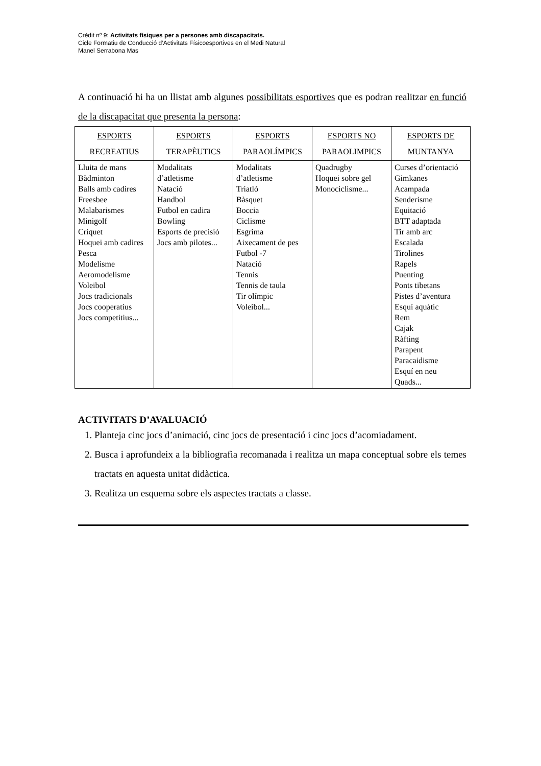Crèdit nº 9: Activitats físiques per a persones amb discapacitats.
Cicle Formatiu de Conducció d’Activitats Físicoesportives en el Medi Natural
Manel Serrabona Mas
A continuació hi ha un llistat amb algunes possibilitats esportives que es podran realitzar en funció de la discapacitat que presenta la persona:
| ESPORTS RECREATIUS | ESPORTS TERAPÈUTICS | ESPORTS PARAOLÍMPICS | ESPORTS NO PARAOLIMPICS | ESPORTS DE MUNTANYA |
| --- | --- | --- | --- | --- |
| Lluita de mans Bàdminton Balls amb cadires Freesbee Malabarismes Minigolf Criquet Hoquei amb cadires Pesca Modelisme Aeromodelisme Voleibol Jocs tradicionals Jocs cooperatius Jocs competitius... | Modalitats d’atletisme Natació Handbol Futbol en cadira Bowling Esports de precisió Jocs amb pilotes... | Modalitats d’atletisme Triatló Bàsquet Boccia Ciclisme Esgrima Aixecament de pes Futbol -7 Natació Tennis Tennis de taula Tir olímpic Voleibol... | Quadrugby Hoquei sobre gel Monociclisme... | Curses d’orientació Gimkanes Acampada Senderisme Equitació BTT adaptada Tir amb arc Escalada Tirolines Rapels Puenting Ponts tibetans Pistes d’aventura Esquí aquàtic Rem Cajak Ràfting Parapent Paracaidisme Esquí en neu Quads... |
ACTIVITATS D’AVALUACIÓ
1. Planteja cinc jocs d’animació, cinc jocs de presentació i cinc jocs d’acomiadament.
2. Busca i aprofundeix a la bibliografia recomanada i realitza un mapa conceptual sobre els temes tractats en aquesta unitat didàctica.
3. Realitza un esquema sobre els aspectes tractats a classe.